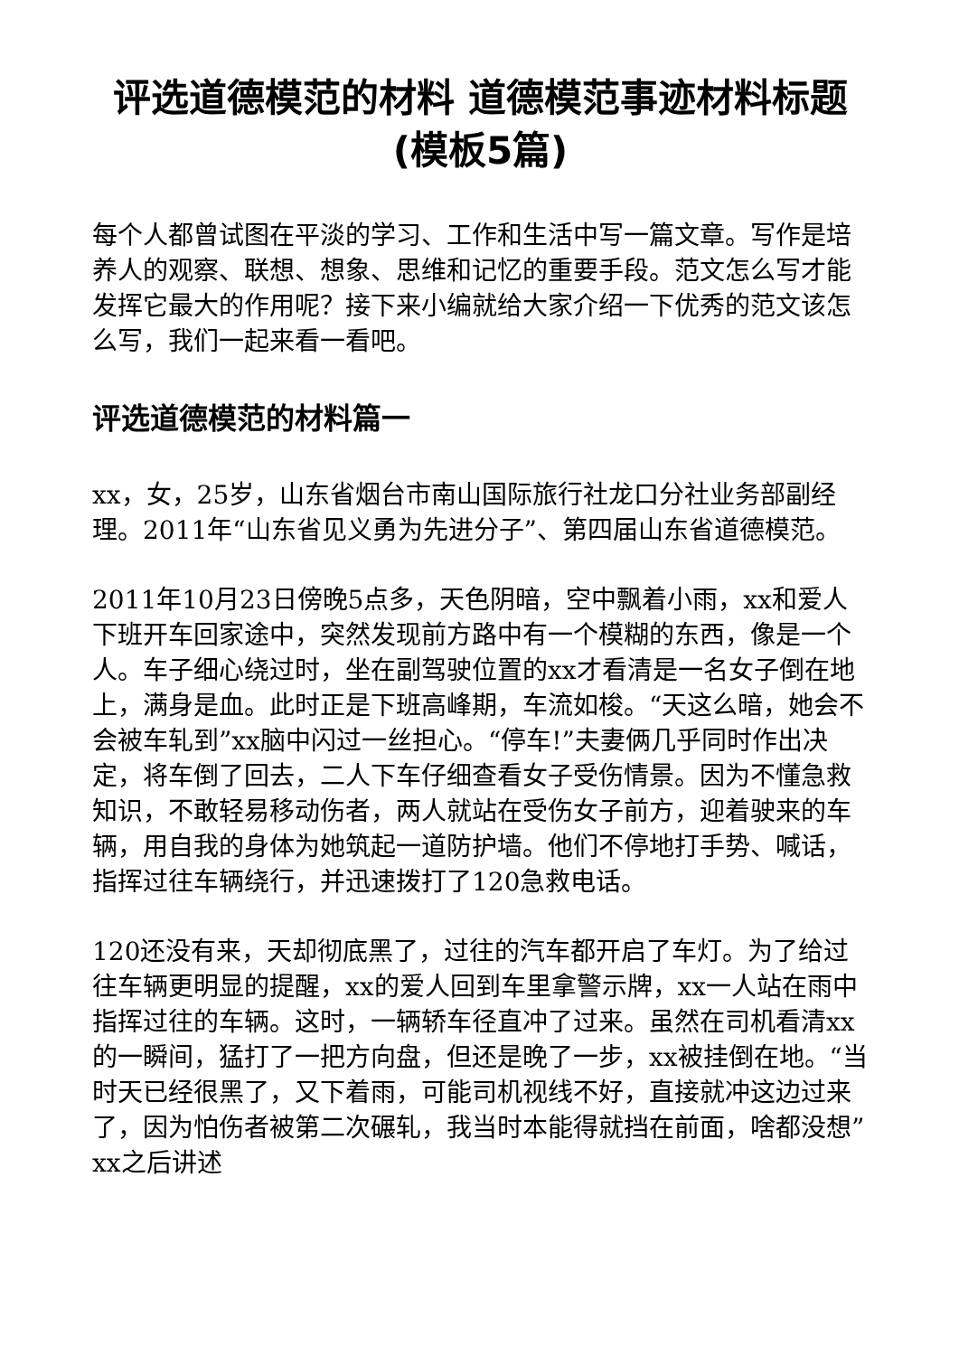评选道德模范的材料 道德模范事迹材料标题(模板5篇)
每个人都曾试图在平淡的学习、工作和生活中写一篇文章。写作是培养人的观察、联想、想象、思维和记忆的重要手段。范文怎么写才能发挥它最大的作用呢？接下来小编就给大家介绍一下优秀的范文该怎么写，我们一起来看一看吧。
评选道德模范的材料篇一
xx，女，25岁，山东省烟台市南山国际旅行社龙口分社业务部副经理。2011年“山东省见义勇为先进分子”、第四届山东省道德模范。
2011年10月23日傍晚5点多，天色阴暗，空中飘着小雨，xx和爱人下班开车回家途中，突然发现前方路中有一个模糊的东西，像是一个人。车子细心绕过时，坐在副驾驶位置的xx才看清是一名女子倒在地上，满身是血。此时正是下班高峰期，车流如梭。“天这么暗，她会不会被车轧到”xx脑中闪过一丝担心。“停车!”夫妻俩几乎同时作出决定，将车倒了回去，二人下车仔细查看女子受伤情景。因为不懂急救知识，不敢轻易移动伤者，两人就站在受伤女子前方，迎着驶来的车辆，用自我的身体为她筑起一道防护墙。他们不停地打手势、喊话，指挥过往车辆绕行，并迅速拨打了120急救电话。
120还没有来，天却彻底黑了，过往的汽车都开启了车灯。为了给过往车辆更明显的提醒，xx的爱人回到车里拿警示牌，xx一人站在雨中指挥过往的车辆。这时，一辆轿车径直冲了过来。虽然在司机看清xx的一瞬间，猛打了一把方向盘，但还是晚了一步，xx被挂倒在地。“当时天已经很黑了，又下着雨，可能司机视线不好，直接就冲这边过来了，因为怕伤者被第二次碾轧，我当时本能得就挡在前面，啥都没想”xx之后讲述